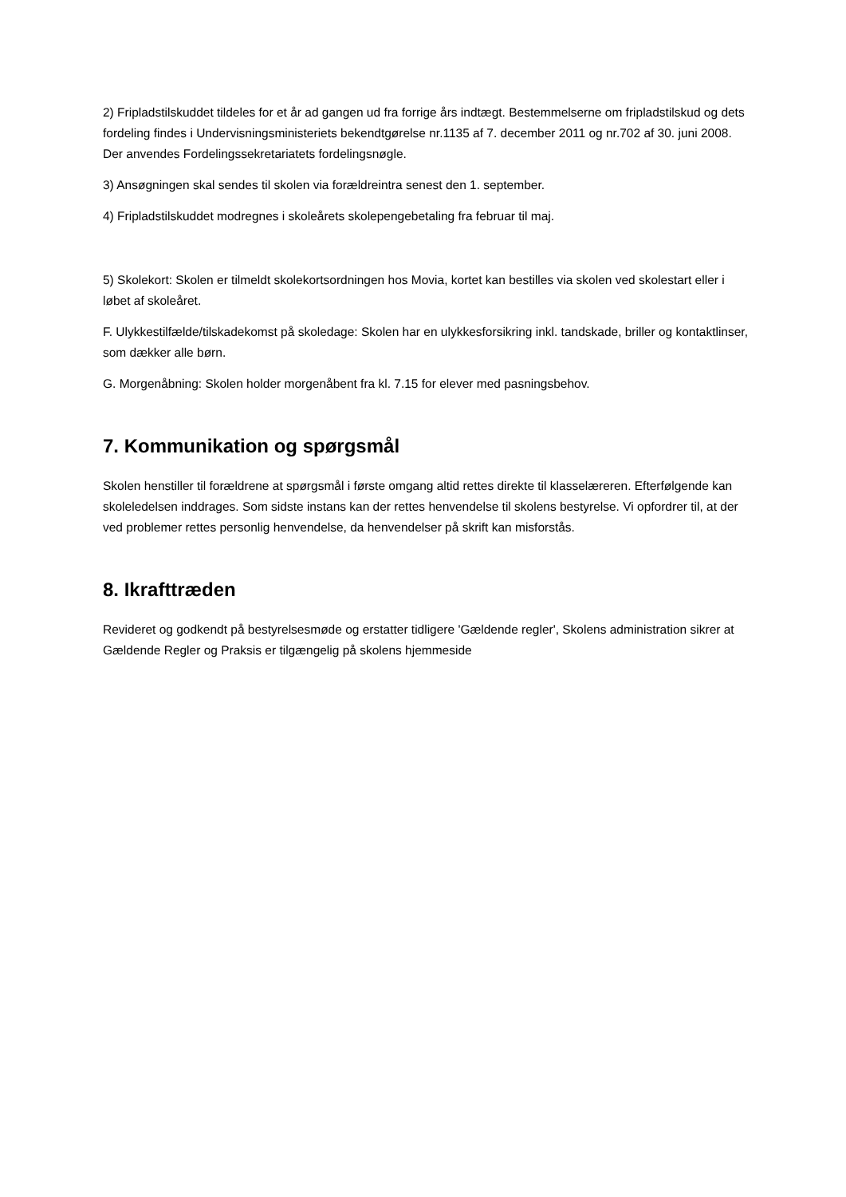2) Fripladstilskuddet tildeles for et år ad gangen ud fra forrige års indtægt. Bestemmelserne om fripladstilskud og dets fordeling findes i Undervisningsministeriets bekendtgørelse nr.1135 af 7. december 2011 og nr.702 af 30. juni 2008. Der anvendes Fordelingssekretariatets fordelingsnøgle.
3) Ansøgningen skal sendes til skolen via forældreintra senest den 1. september.
4) Fripladstilskuddet modregnes i skoleårets skolepengebetaling fra februar til maj.
5) Skolekort: Skolen er tilmeldt skolekortsordningen hos Movia, kortet kan bestilles via skolen ved skolestart eller i løbet af skoleåret.
F. Ulykkestilfælde/tilskadekomst på skoledage: Skolen har en ulykkesforsikring inkl. tandskade, briller og kontaktlinser, som dækker alle børn.
G. Morgenåbning: Skolen holder morgenåbent fra kl. 7.15 for elever med pasningsbehov.
7. Kommunikation og spørgsmål
Skolen henstiller til forældrene at spørgsmål i første omgang altid rettes direkte til klasselæreren. Efterfølgende kan skoleledelsen inddrages. Som sidste instans kan der rettes henvendelse til skolens bestyrelse. Vi opfordrer til, at der ved problemer rettes personlig henvendelse, da henvendelser på skrift kan misforstås.
8. Ikrafttræden
Revideret og godkendt på bestyrelsesmøde og erstatter tidligere 'Gældende regler', Skolens administration sikrer at Gældende Regler og Praksis er tilgængelig på skolens hjemmeside